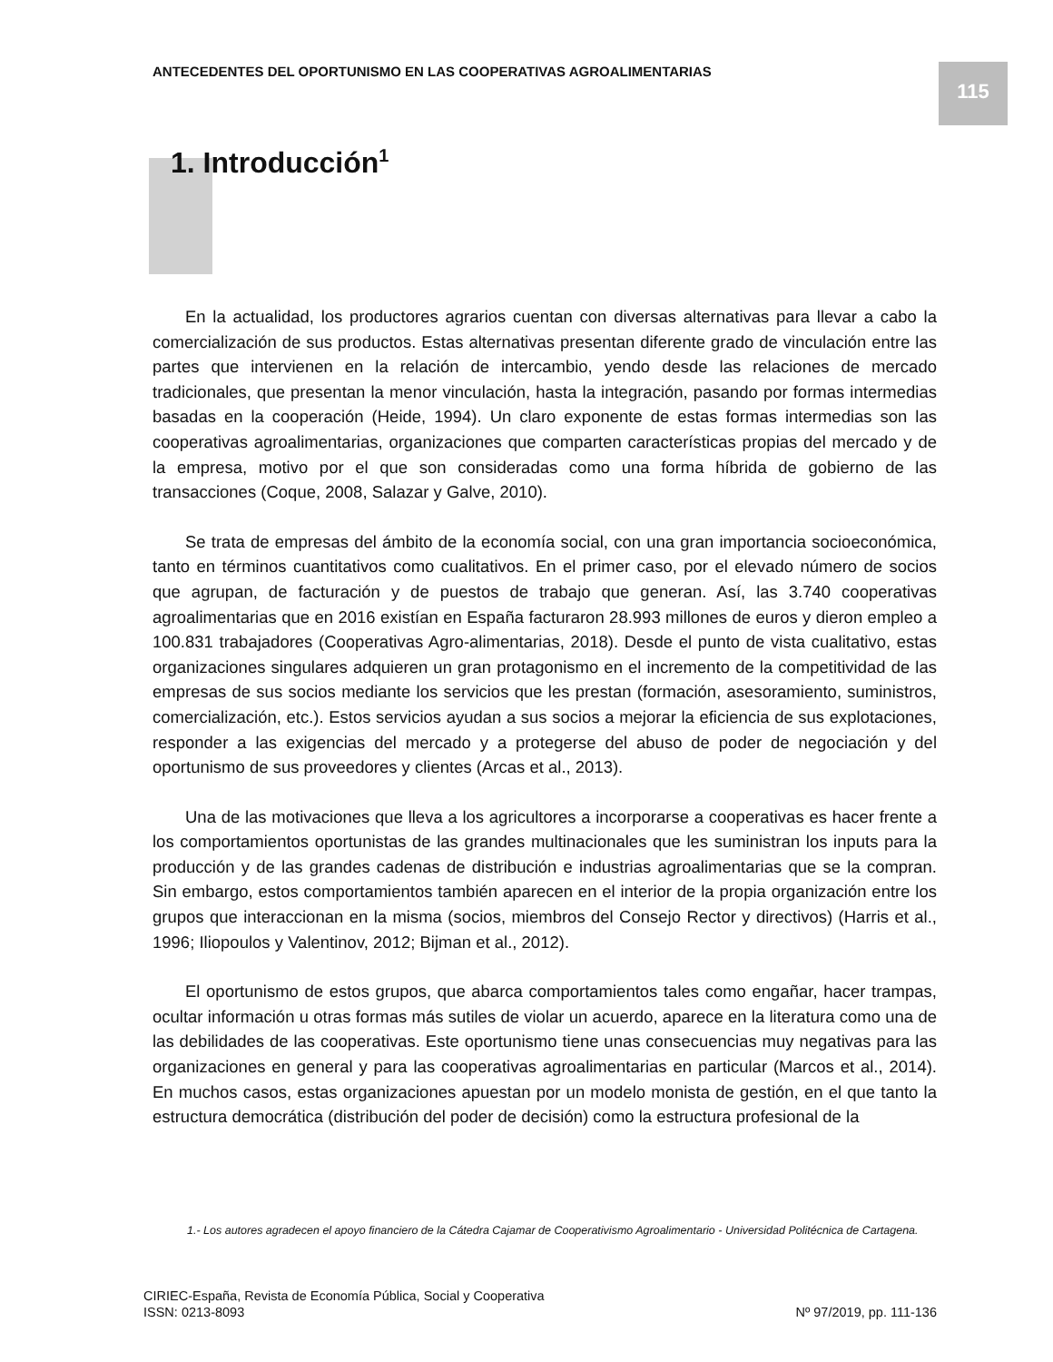ANTECEDENTES DEL OPORTUNISMO EN LAS COOPERATIVAS AGROALIMENTARIAS
115
1. Introducción<sup>1</sup>
En la actualidad, los productores agrarios cuentan con diversas alternativas para llevar a cabo la comercialización de sus productos. Estas alternativas presentan diferente grado de vinculación entre las partes que intervienen en la relación de intercambio, yendo desde las relaciones de mercado tradicionales, que presentan la menor vinculación, hasta la integración, pasando por formas intermedias basadas en la cooperación (Heide, 1994). Un claro exponente de estas formas intermedias son las cooperativas agroalimentarias, organizaciones que comparten características propias del mercado y de la empresa, motivo por el que son consideradas como una forma híbrida de gobierno de las transacciones (Coque, 2008, Salazar y Galve, 2010).
Se trata de empresas del ámbito de la economía social, con una gran importancia socioeconómica, tanto en términos cuantitativos como cualitativos. En el primer caso, por el elevado número de socios que agrupan, de facturación y de puestos de trabajo que generan. Así, las 3.740 cooperativas agroalimentarias que en 2016 existían en España facturaron 28.993 millones de euros y dieron empleo a 100.831 trabajadores (Cooperativas Agro-alimentarias, 2018). Desde el punto de vista cualitativo, estas organizaciones singulares adquieren un gran protagonismo en el incremento de la competitividad de las empresas de sus socios mediante los servicios que les prestan (formación, asesoramiento, suministros, comercialización, etc.). Estos servicios ayudan a sus socios a mejorar la eficiencia de sus explotaciones, responder a las exigencias del mercado y a protegerse del abuso de poder de negociación y del oportunismo de sus proveedores y clientes (Arcas et al., 2013).
Una de las motivaciones que lleva a los agricultores a incorporarse a cooperativas es hacer frente a los comportamientos oportunistas de las grandes multinacionales que les suministran los inputs para la producción y de las grandes cadenas de distribución e industrias agroalimentarias que se la compran. Sin embargo, estos comportamientos también aparecen en el interior de la propia organización entre los grupos que interaccionan en la misma (socios, miembros del Consejo Rector y directivos) (Harris et al., 1996; Iliopoulos y Valentinov, 2012; Bijman et al., 2012).
El oportunismo de estos grupos, que abarca comportamientos tales como engañar, hacer trampas, ocultar información u otras formas más sutiles de violar un acuerdo, aparece en la literatura como una de las debilidades de las cooperativas. Este oportunismo tiene unas consecuencias muy negativas para las organizaciones en general y para las cooperativas agroalimentarias en particular (Marcos et al., 2014). En muchos casos, estas organizaciones apuestan por un modelo monista de gestión, en el que tanto la estructura democrática (distribución del poder de decisión) como la estructura profesional de la
1.- Los autores agradecen el apoyo financiero de la Cátedra Cajamar de Cooperativismo Agroalimentario - Universidad Politécnica de Cartagena.
CIRIEC-España, Revista de Economía Pública, Social y Cooperativa
ISSN: 0213-8093
Nº 97/2019, pp. 111-136